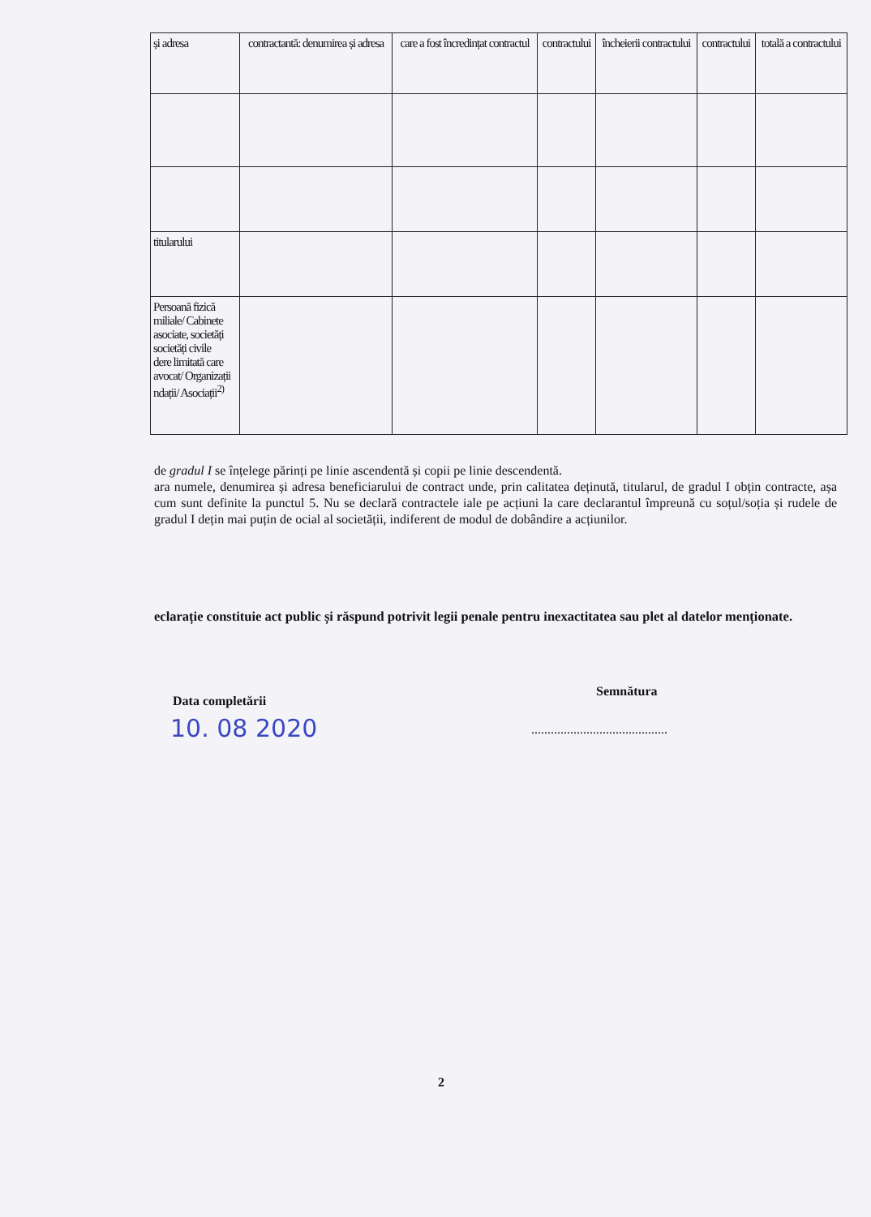| și adresa | contractantă: denumirea și adresa | care a fost încredințat contractul | contractului | încheierii contractului | contractului | totală a contractului |
| titularului | | | | | | |
| Persoană fizică miliale/ Cabinete asociate, societăți societăți civile dere limitată care avocat/ Organizații ndații/ Asociații<sup>2)</sup> | | | | | | |
de gradul I se înțelege părinți pe linie ascendentă și copii pe linie descendentă.
ara numele, denumirea și adresa beneficiarului de contract unde, prin calitatea deținută, titularul, de gradul I obțin contracte, așa cum sunt definite la punctul 5. Nu se declară contractele iale pe acțiuni la care declarantul împreună cu soțul/soția și rudele de gradul I dețin mai puțin de ocial al societății, indiferent de modul de dobândire a acțiunilor.
eclarație constituie act public și răspund potrivit legii penale pentru inexactitatea sau plet al datelor menționate.
Data completării
Semnătura
10. 08 2020
..........................................
2